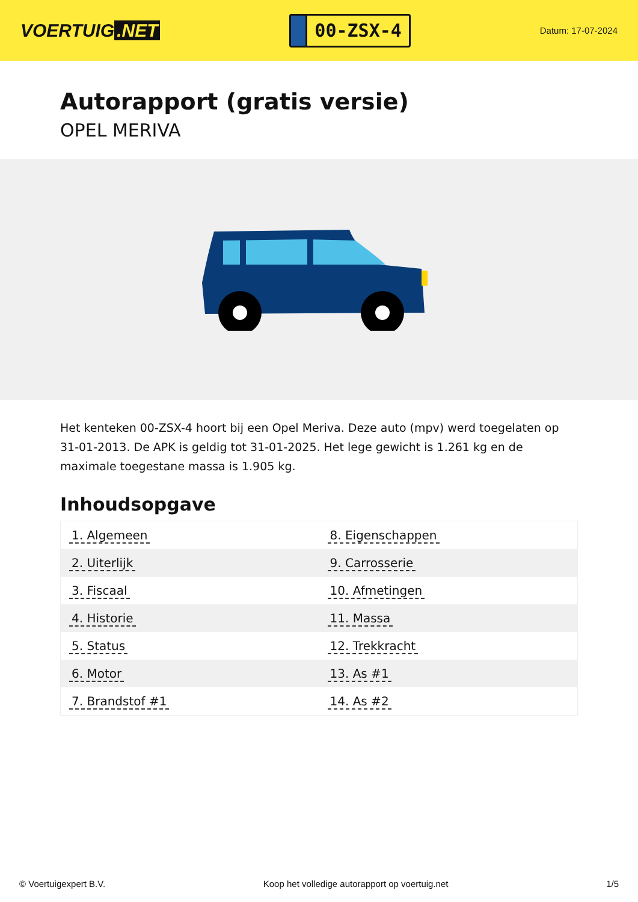VOERTUIG.NET
00-ZSX-4
Datum: 17-07-2024
Autorapport (gratis versie)
OPEL MERIVA
Het kenteken 00-ZSX-4 hoort bij een Opel Meriva. Deze auto (mpv) werd toegelaten op 31-01-2013. De APK is geldig tot 31-01-2025. Het lege gewicht is 1.261 kg en de maximale toegestane massa is 1.905 kg.
Inhoudsopgave
| 1. Algemeen | 8. Eigenschappen |
| 2. Uiterlijk | 9. Carrosserie |
| 3. Fiscaal | 10. Afmetingen |
| 4. Historie | 11. Massa |
| 5. Status | 12. Trekkracht |
| 6. Motor | 13. As #1 |
| 7. Brandstof #1 | 14. As #2 |
© Voertuigexpert B.V. Koop het volledige autorapport op voertuig.net 1/5